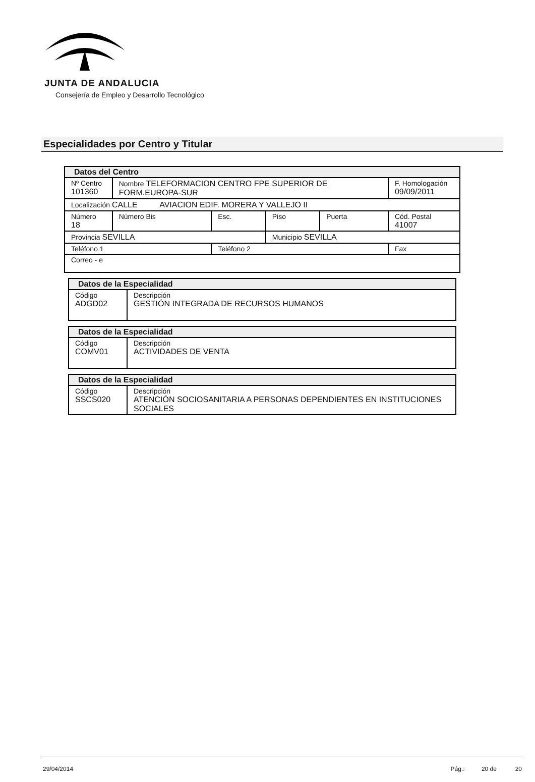JUNTA DE ANDALUCIA
Consejería de Empleo y Desarrollo Tecnológico
Especialidades por Centro y Titular
| Datos del Centro | | | | | |
| Nº Centro 101360 | Nombre TELEFORMACION CENTRO FPE SUPERIOR DE FORM.EUROPA-SUR | | | | F. Homologación 09/09/2011 |
| Localización CALLE AVIACION EDIF. MORERA Y VALLEJO II | | | | | |
| Número 18 | Número Bis | Esc. | Piso | Puerta | Cód. Postal 41007 |
| Provincia SEVILLA | | | Municipio SEVILLA | | |
| Teléfono 1 | | Teléfono 2 | | | Fax |
| Correo - e | | | | | |
| Datos de la Especialidad | |
| Código ADGD02 | Descripción GESTIÓN INTEGRADA DE RECURSOS HUMANOS |
| Datos de la Especialidad | |
| Código COMV01 | Descripción ACTIVIDADES DE VENTA |
| Datos de la Especialidad | |
| Código SSCS020 | Descripción ATENCIÓN SOCIOSANITARIA A PERSONAS DEPENDIENTES EN INSTITUCIONES SOCIALES |
29/04/2014 Pág.: 20 de 20